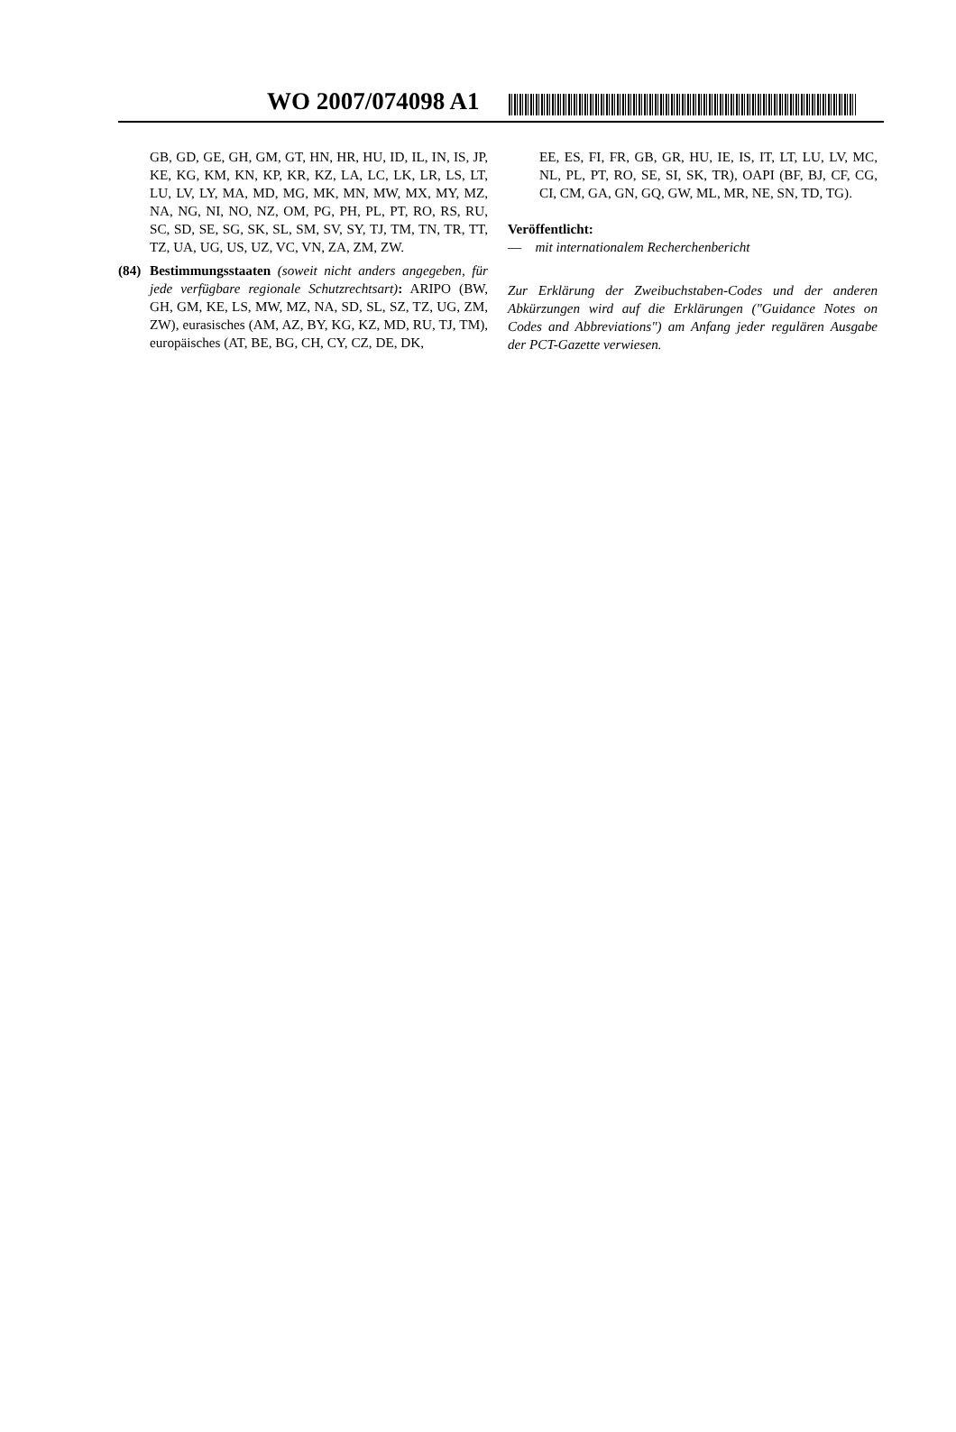WO 2007/074098 A1
GB, GD, GE, GH, GM, GT, HN, HR, HU, ID, IL, IN, IS, JP, KE, KG, KM, KN, KP, KR, KZ, LA, LC, LK, LR, LS, LT, LU, LV, LY, MA, MD, MG, MK, MN, MW, MX, MY, MZ, NA, NG, NI, NO, NZ, OM, PG, PH, PL, PT, RO, RS, RU, SC, SD, SE, SG, SK, SL, SM, SV, SY, TJ, TM, TN, TR, TT, TZ, UA, UG, US, UZ, VC, VN, ZA, ZM, ZW.
(84)
Bestimmungsstaaten (soweit nicht anders angegeben, für jede verfügbare regionale Schutzrechtsart): ARIPO (BW, GH, GM, KE, LS, MW, MZ, NA, SD, SL, SZ, TZ, UG, ZM, ZW), eurasisches (AM, AZ, BY, KG, KZ, MD, RU, TJ, TM), europäisches (AT, BE, BG, CH, CY, CZ, DE, DK,
EE, ES, FI, FR, GB, GR, HU, IE, IS, IT, LT, LU, LV, MC, NL, PL, PT, RO, SE, SI, SK, TR), OAPI (BF, BJ, CF, CG, CI, CM, GA, GN, GQ, GW, ML, MR, NE, SN, TD, TG).
Veröffentlicht:
— mit internationalem Recherchenbericht
Zur Erklärung der Zweibuchstaben-Codes und der anderen Abkürzungen wird auf die Erklärungen ("Guidance Notes on Codes and Abbreviations") am Anfang jeder regulären Ausgabe der PCT-Gazette verwiesen.